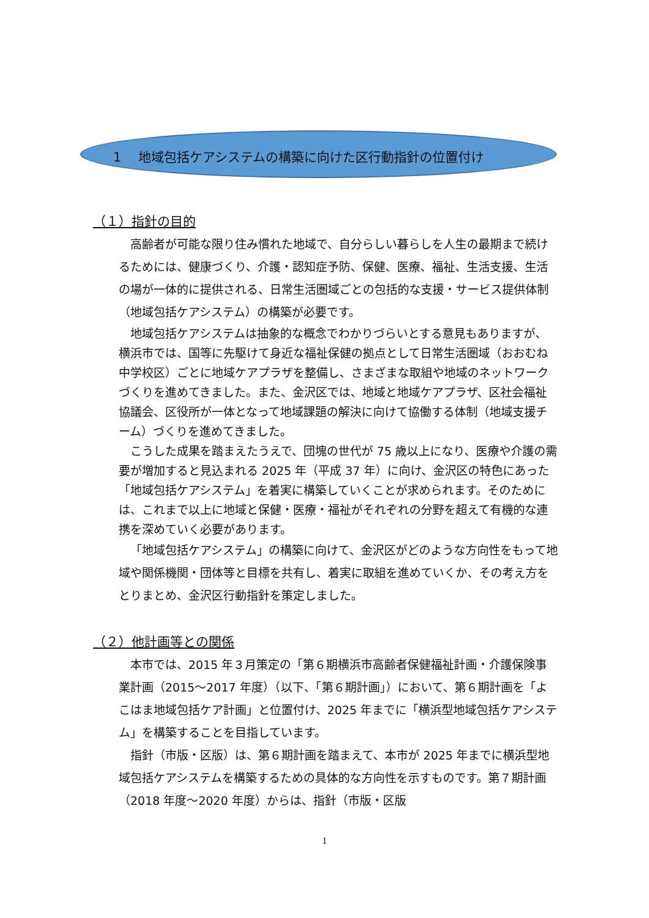1　 地域包括ケアシステムの構築に向けた区行動指針の位置付け
（１）指針の目的
高齢者が可能な限り住み慣れた地域で、自分らしい暮らしを人生の最期まで続けるためには、健康づくり、介護・認知症予防、保健、医療、福祉、生活支援、生活の場が一体的に提供される、日常生活圏域ごとの包括的な支援・サービス提供体制（地域包括ケアシステム）の構築が必要です。
地域包括ケアシステムは抽象的な概念でわかりづらいとする意見もありますが、横浜市では、国等に先駆けて身近な福祉保健の拠点として日常生活圏域（おおむね中学校区）ごとに地域ケアプラザを整備し、さまざまな取組や地域のネットワークづくりを進めてきました。また、金沢区では、地域と地域ケアプラザ、区社会福祉協議会、区役所が一体となって地域課題の解決に向けて協働する体制（地域支援チーム）づくりを進めてきました。
こうした成果を踏まえたうえで、団塊の世代が 75 歳以上になり、医療や介護の需要が増加すると見込まれる 2025 年（平成 37 年）に向け、金沢区の特色にあった「地域包括ケアシステム」を着実に構築していくことが求められます。そのためには、これまで以上に地域と保健・医療・福祉がそれぞれの分野を超えて有機的な連携を深めていく必要があります。
「地域包括ケアシステム」の構築に向けて、金沢区がどのような方向性をもって地域や関係機関・団体等と目標を共有し、着実に取組を進めていくか、その考え方をとりまとめ、金沢区行動指針を策定しました。
（２）他計画等との関係
本市では、2015 年３月策定の「第６期横浜市高齢者保健福祉計画・介護保険事業計画（2015～2017 年度）（以下、「第６期計画」）において、第６期計画を「よこはま地域包括ケア計画」と位置付け、2025 年までに「横浜型地域包括ケアシステム」を構築することを目指しています。
指針（市版・区版）は、第６期計画を踏まえて、本市が 2025 年までに横浜型地域包括ケアシステムを構築するための具体的な方向性を示すものです。第７期計画（2018 年度～2020 年度）からは、指針（市版・区版
1